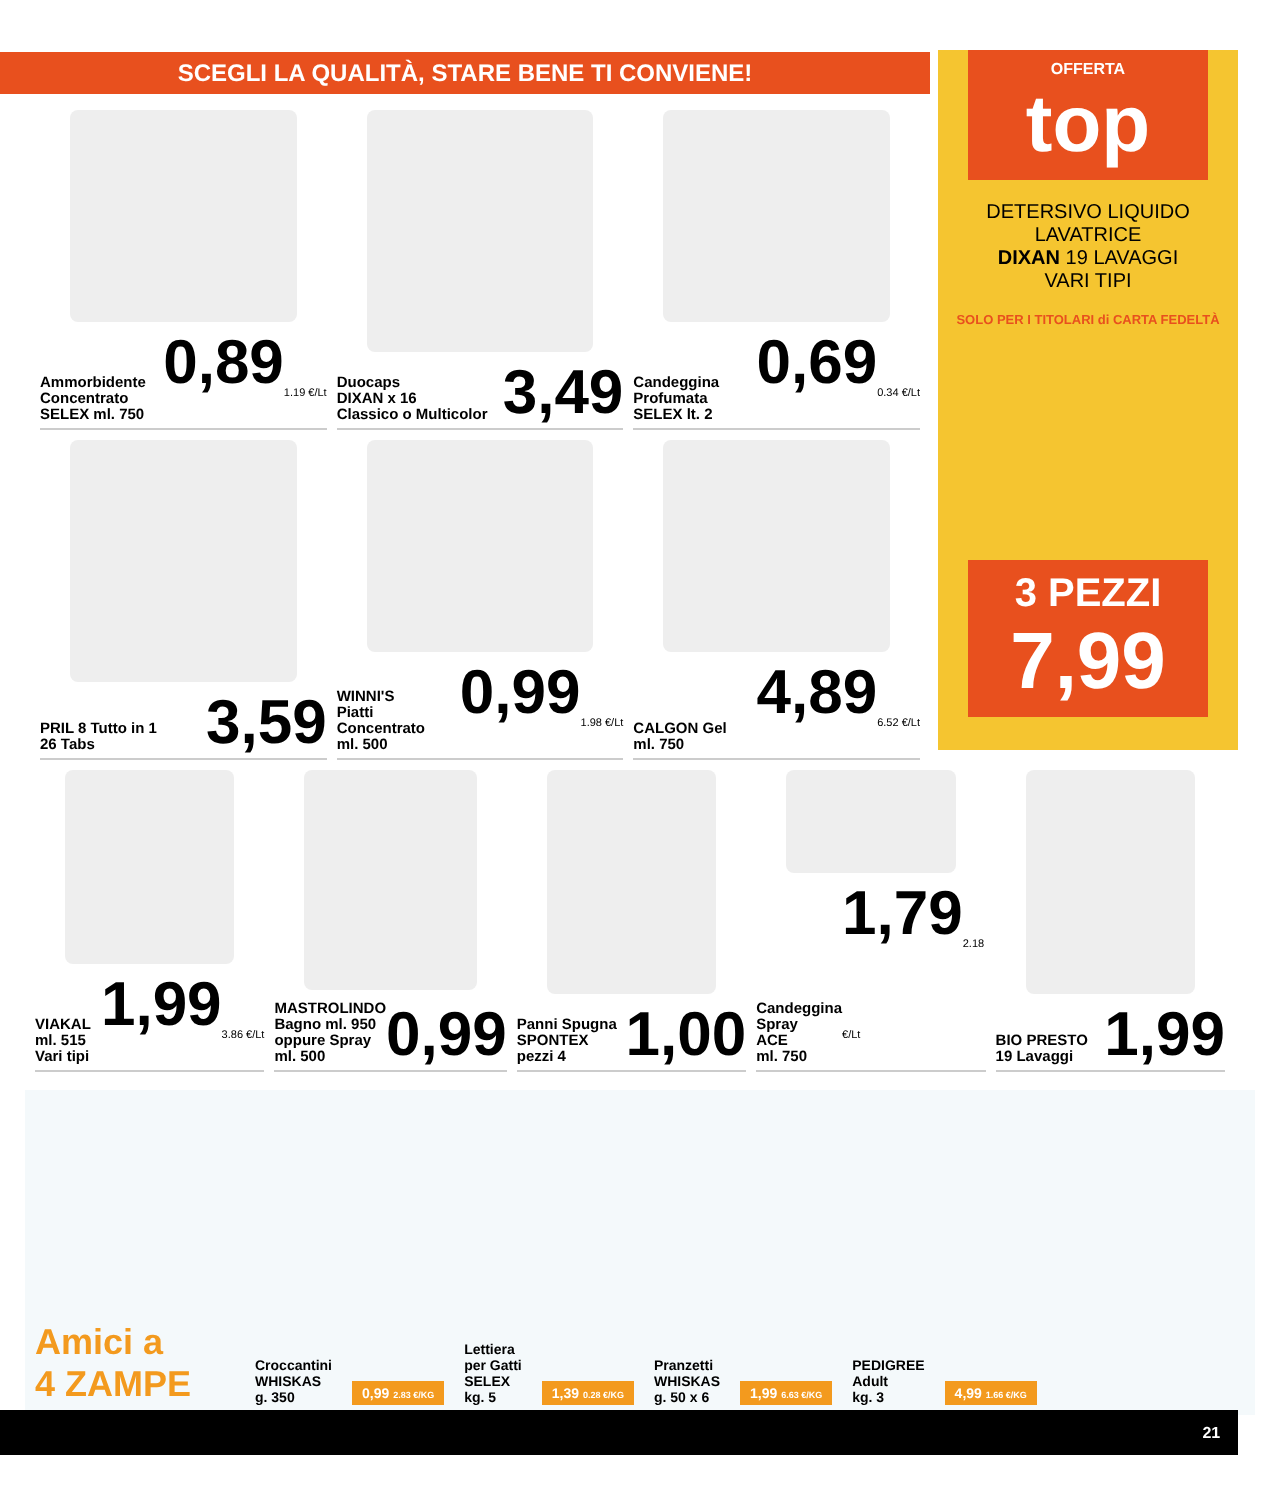SCEGLI LA QUALITÀ, STARE BENE TI CONVIENE!
Ammorbidente
Concentrato
SELEX ml. 750
0,89<sub>1.19 €/Lt</sub>
Duocaps
DIXAN x 16
Classico o Multicolor
3,49
Candeggina
Profumata
SELEX lt. 2
0,69<sub>0.34 €/Lt</sub>
PRIL 8 Tutto in 1
26 Tabs
3,59
WINNI'S
Piatti
Concentrato
ml. 500
0,99<sub>1.98 €/Lt</sub>
CALGON Gel
ml. 750
4,89<sub>6.52 €/Lt</sub>
OFFERTA
top
DETERSIVO LIQUIDO
LAVATRICE
DIXAN 19 LAVAGGI
VARI TIPI
SOLO PER I TITOLARI di CARTA FEDELTÀ
3 PEZZI
7,99
VIAKAL
ml. 515
Vari tipi
1,99<sub>3.86 €/Lt</sub>
MASTROLINDO
Bagno ml. 950
oppure Spray
ml. 500
0,99
Panni Spugna
SPONTEX
pezzi 4
1,00
Candeggina
Spray
ACE
ml. 750
1,79<sub>2.18 €/Lt</sub>
BIO PRESTO
19 Lavaggi
1,99
Amici a
4 ZAMPE
Croccantini
WHISKAS
g. 350
0,99 2.83 €/KG
Lettiera
per Gatti
SELEX
kg. 5
1,39 0.28 €/KG
Pranzetti
WHISKAS
g. 50 x 6
1,99 6.63 €/KG
PEDIGREE
Adult
kg. 3
4,99 1.66 €/KG
21